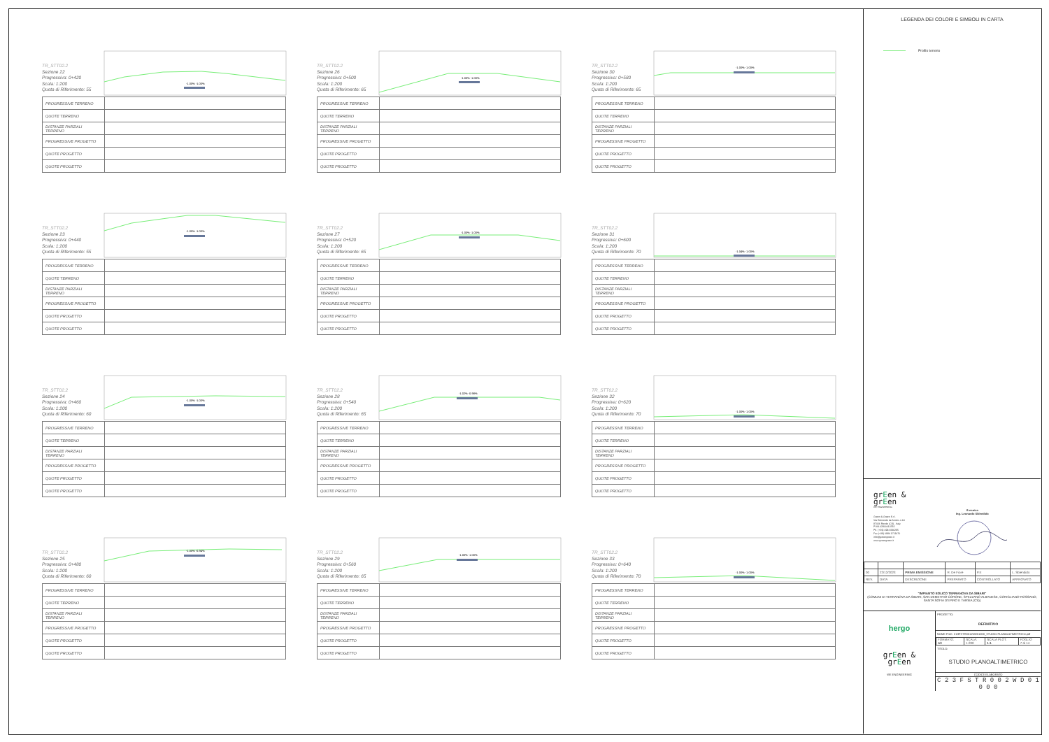TR_STT02.2
Sezione 22
Progressiva: 0+420
Scala: 1:200
Quota di Riferimento: 55
-1.00% -1.00%
| PROGRESSIVE TERRENO | |
| QUOTE TERRENO | |
| DISTANZE PARZIALI TERRENO | |
| PROGRESSIVE PROGETTO | |
| QUOTE PROGETTO | |
| QUOTE PROGETTO | |
TR_STT02.2
Sezione 26
Progressiva: 0+500
Scala: 1:200
Quota di Riferimento: 65
-1.00% -1.00%
| PROGRESSIVE TERRENO | |
| QUOTE TERRENO | |
| DISTANZE PARZIALI TERRENO | |
| PROGRESSIVE PROGETTO | |
| QUOTE PROGETTO | |
| QUOTE PROGETTO | |
TR_STT02.2
Sezione 30
Progressiva: 0+580
Scala: 1:200
Quota di Riferimento: 65
-1.00% -1.00%
| PROGRESSIVE TERRENO | |
| QUOTE TERRENO | |
| DISTANZE PARZIALI TERRENO | |
| PROGRESSIVE PROGETTO | |
| QUOTE PROGETTO | |
| QUOTE PROGETTO | |
TR_STT02.2
Sezione 23
Progressiva: 0+440
Scala: 1:200
Quota di Riferimento: 55
-1.00% -1.00%
| PROGRESSIVE TERRENO | |
| QUOTE TERRENO | |
| DISTANZE PARZIALI TERRENO | |
| PROGRESSIVE PROGETTO | |
| QUOTE PROGETTO | |
| QUOTE PROGETTO | |
TR_STT02.2
Sezione 27
Progressiva: 0+520
Scala: 1:200
Quota di Riferimento: 65
-1.00% -1.00%
| PROGRESSIVE TERRENO | |
| QUOTE TERRENO | |
| DISTANZE PARZIALI TERRENO | |
| PROGRESSIVE PROGETTO | |
| QUOTE PROGETTO | |
| QUOTE PROGETTO | |
TR_STT02.2
Sezione 31
Progressiva: 0+600
Scala: 1:200
Quota di Riferimento: 70
-1.04% -1.00%
| PROGRESSIVE TERRENO | |
| QUOTE TERRENO | |
| DISTANZE PARZIALI TERRENO | |
| PROGRESSIVE PROGETTO | |
| QUOTE PROGETTO | |
| QUOTE PROGETTO | |
TR_STT02.2
Sezione 24
Progressiva: 0+460
Scala: 1:200
Quota di Riferimento: 60
-1.00% -1.00%
| PROGRESSIVE TERRENO | |
| QUOTE TERRENO | |
| DISTANZE PARZIALI TERRENO | |
| PROGRESSIVE PROGETTO | |
| QUOTE PROGETTO | |
| QUOTE PROGETTO | |
TR_STT02.2
Sezione 28
Progressiva: 0+540
Scala: 1:200
Quota di Riferimento: 65
-1.02% -0.98%
| PROGRESSIVE TERRENO | |
| QUOTE TERRENO | |
| DISTANZE PARZIALI TERRENO | |
| PROGRESSIVE PROGETTO | |
| QUOTE PROGETTO | |
| QUOTE PROGETTO | |
TR_STT02.2
Sezione 32
Progressiva: 0+620
Scala: 1:200
Quota di Riferimento: 70
-1.00% -1.00%
| PROGRESSIVE TERRENO | |
| QUOTE TERRENO | |
| DISTANZE PARZIALI TERRENO | |
| PROGRESSIVE PROGETTO | |
| QUOTE PROGETTO | |
| QUOTE PROGETTO | |
TR_STT02.2
Sezione 25
Progressiva: 0+480
Scala: 1:200
Quota di Riferimento: 60
-1.00% -0.94%
| PROGRESSIVE TERRENO | |
| QUOTE TERRENO | |
| DISTANZE PARZIALI TERRENO | |
| PROGRESSIVE PROGETTO | |
| QUOTE PROGETTO | |
| QUOTE PROGETTO | |
TR_STT02.2
Sezione 29
Progressiva: 0+560
Scala: 1:200
Quota di Riferimento: 65
-1.00% -1.00%
| PROGRESSIVE TERRENO | |
| QUOTE TERRENO | |
| DISTANZE PARZIALI TERRENO | |
| PROGRESSIVE PROGETTO | |
| QUOTE PROGETTO | |
| QUOTE PROGETTO | |
TR_STT02.2
Sezione 33
Progressiva: 0+640
Scala: 1:200
Quota di Riferimento: 70
-1.00% -1.00%
| PROGRESSIVE TERRENO | |
| QUOTE TERRENO | |
| DISTANZE PARZIALI TERRENO | |
| PROGRESSIVE PROGETTO | |
| QUOTE PROGETTO | |
| QUOTE PROGETTO | |
LEGENDA DEI COLORI E SIMBOLI IN CARTA
Profilo terreno
grEen &
grEen
WE ENGINEERING
Green & Green S.r.l.
Via Edmondo de Amicis n.64
87036 Rende (CS) - Italy
P.IVA 02900010782
Ph. (+39) 0984 846295
Fax (+39) 0984 1711470
info@greengreen.it
www.greengreen.it
Il tecnico
Ing. Leonardo Sblendido
| 00 | 22/12/2023 | PRIMA EMISSIONE | R. De Fiore | P.E | L. Sblendido |
| REV. | DATA | DESCRIZIONE | PREPARATO | CONTROLLATO | APPROVATO |
"IMPIANTO EOLICO TERRANOVA DA SIBARI"
(COMUNI DI TERRANOVA DA SIBARI, SAN DEMETRIO CORONE, SPEZZANO ALBANESE, CORIGLIANO-ROSSANO, SANTA SOFIA D'EPIRO E TARSIA (CS))
hergo
grEen &
grEen
WE ENGINEERING
PROGETTO:
DEFINITIVO
NOME FILE: C23FSTR0011WD01000_STUDIO PLANOALTIMETRICO.pdf
| FORMATO: A0 | SCALA: 1:200 | SCALA PLOT: 1:1 | FOGLIO 7 di 14 |
TITOLO:
STUDIO PLANOALTIMETRICO
CODICE ELABORATO
C 2 3 F S T R 0 0 2 W D 0 1 0 0 0